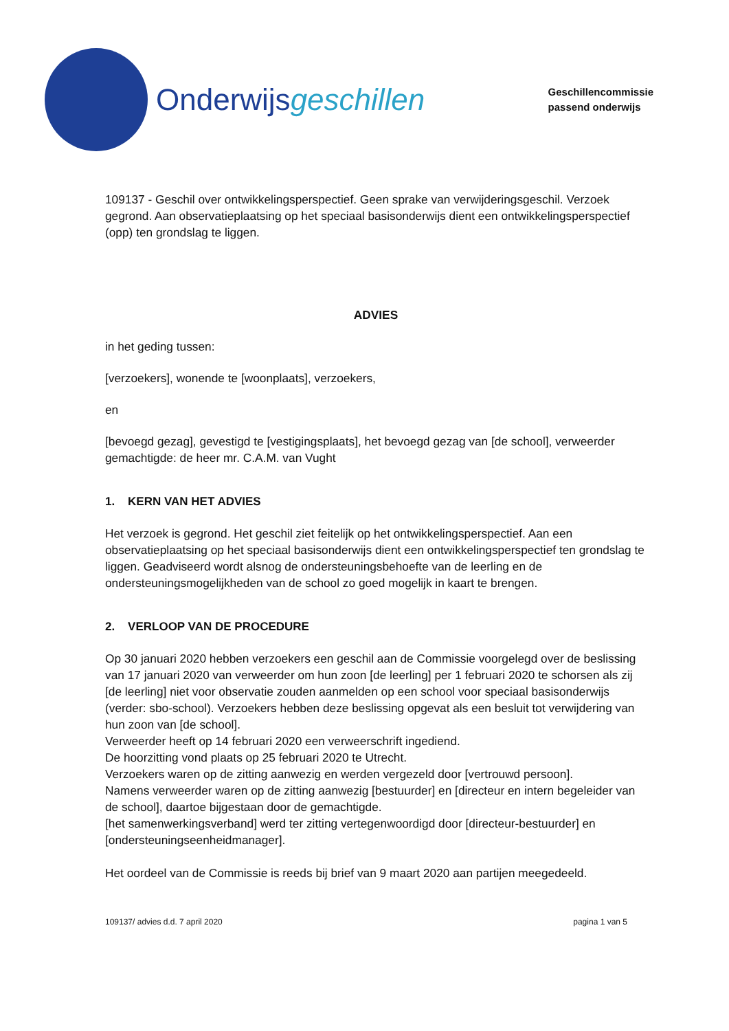Onderwijsgeschillen
Geschillencommissie
passend onderwijs
109137 - Geschil over ontwikkelingsperspectief. Geen sprake van verwijderingsgeschil. Verzoek gegrond. Aan observatieplaatsing op het speciaal basisonderwijs dient een ontwikkelingsperspectief (opp) ten grondslag te liggen.
ADVIES
in het geding tussen:
[verzoekers], wonende te [woonplaats], verzoekers,
en
[bevoegd gezag], gevestigd te [vestigingsplaats], het bevoegd gezag van [de school], verweerder gemachtigde: de heer mr. C.A.M. van Vught
1. KERN VAN HET ADVIES
Het verzoek is gegrond. Het geschil ziet feitelijk op het ontwikkelingsperspectief. Aan een observatieplaatsing op het speciaal basisonderwijs dient een ontwikkelingsperspectief ten grondslag te liggen. Geadviseerd wordt alsnog de ondersteuningsbehoefte van de leerling en de ondersteuningsmogelijkheden van de school zo goed mogelijk in kaart te brengen.
2. VERLOOP VAN DE PROCEDURE
Op 30 januari 2020 hebben verzoekers een geschil aan de Commissie voorgelegd over de beslissing van 17 januari 2020 van verweerder om hun zoon [de leerling] per 1 februari 2020 te schorsen als zij [de leerling] niet voor observatie zouden aanmelden op een school voor speciaal basisonderwijs (verder: sbo-school). Verzoekers hebben deze beslissing opgevat als een besluit tot verwijdering van hun zoon van [de school].
Verweerder heeft op 14 februari 2020 een verweerschrift ingediend.
De hoorzitting vond plaats op 25 februari 2020 te Utrecht.
Verzoekers waren op de zitting aanwezig en werden vergezeld door [vertrouwd persoon].
Namens verweerder waren op de zitting aanwezig [bestuurder] en [directeur en intern begeleider van de school], daartoe bijgestaan door de gemachtigde.
[het samenwerkingsverband] werd ter zitting vertegenwoordigd door [directeur-bestuurder] en [ondersteuningseenheidmanager].
Het oordeel van de Commissie is reeds bij brief van 9 maart 2020 aan partijen meegedeeld.
109137/ advies d.d. 7 april 2020 pagina 1 van 5